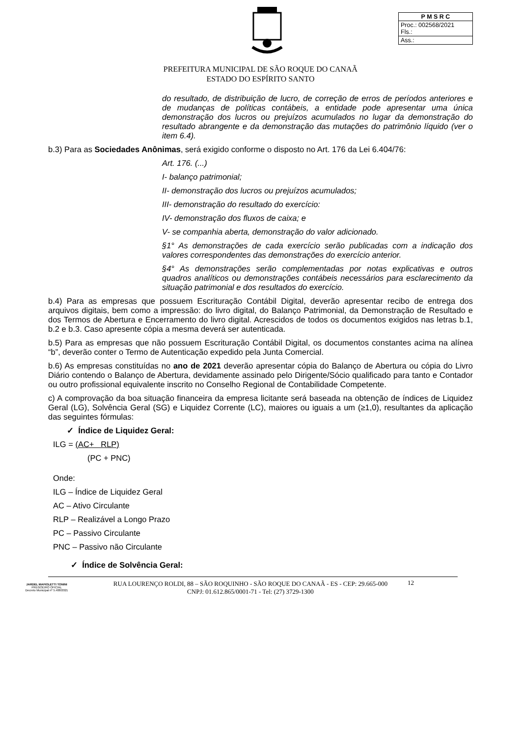| P M S R C |
| Proc.: 002568/2021 Fls.: |
| Ass.: |
PREFEITURA MUNICIPAL DE SÃO ROQUE DO CANAÃ
ESTADO DO ESPÍRITO SANTO
do resultado, de distribuição de lucro, de correção de erros de períodos anteriores e de mudanças de políticas contábeis, a entidade pode apresentar uma única demonstração dos lucros ou prejuízos acumulados no lugar da demonstração do resultado abrangente e da demonstração das mutações do patrimônio líquido (ver o item 6.4).
b.3) Para as Sociedades Anônimas, será exigido conforme o disposto no Art. 176 da Lei 6.404/76:
Art. 176. (...)
I- balanço patrimonial;
II- demonstração dos lucros ou prejuízos acumulados;
III- demonstração do resultado do exercício:
IV- demonstração dos fluxos de caixa; e
V- se companhia aberta, demonstração do valor adicionado.
§1° As demonstrações de cada exercício serão publicadas com a indicação dos valores correspondentes das demonstrações do exercício anterior.
§4° As demonstrações serão complementadas por notas explicativas e outros quadros analíticos ou demonstrações contábeis necessários para esclarecimento da situação patrimonial e dos resultados do exercício.
b.4) Para as empresas que possuem Escrituração Contábil Digital, deverão apresentar recibo de entrega dos arquivos digitais, bem como a impressão: do livro digital, do Balanço Patrimonial, da Demonstração de Resultado e dos Termos de Abertura e Encerramento do livro digital. Acrescidos de todos os documentos exigidos nas letras b.1, b.2 e b.3. Caso apresente cópia a mesma deverá ser autenticada.
b.5) Para as empresas que não possuem Escrituração Contábil Digital, os documentos constantes acima na alínea “b”, deverão conter o Termo de Autenticação expedido pela Junta Comercial.
b.6) As empresas constituídas no ano de 2021 deverão apresentar cópia do Balanço de Abertura ou cópia do Livro Diário contendo o Balanço de Abertura, devidamente assinado pelo Dirigente/Sócio qualificado para tanto e Contador ou outro profissional equivalente inscrito no Conselho Regional de Contabilidade Competente.
c) A comprovação da boa situação financeira da empresa licitante será baseada na obtenção de índices de Liquidez Geral (LG), Solvência Geral (SG) e Liquidez Corrente (LC), maiores ou iguais a um (≥1,0), resultantes da aplicação das seguintes fórmulas:
✓ Índice de Liquidez Geral:
ILG = (AC+ RLP)
(PC + PNC)
Onde:
ILG – Índice de Liquidez Geral
AC – Ativo Circulante
RLP – Realizável a Longo Prazo
PC – Passivo Circulante
PNC – Passivo não Circulante
✓ Índice de Solvência Geral:
JARDEL MAFIOLETTI TONINI
PREGOEIRO OFICIAL
Decreto Municipal nº 5.408/2021
RUA LOURENÇO ROLDI, 88 – SÃO ROQUINHO - SÃO ROQUE DO CANAÃ - ES - CEP: 29.665-000
CNPJ: 01.612.865/0001-71 - Tel: (27) 3729-1300
12